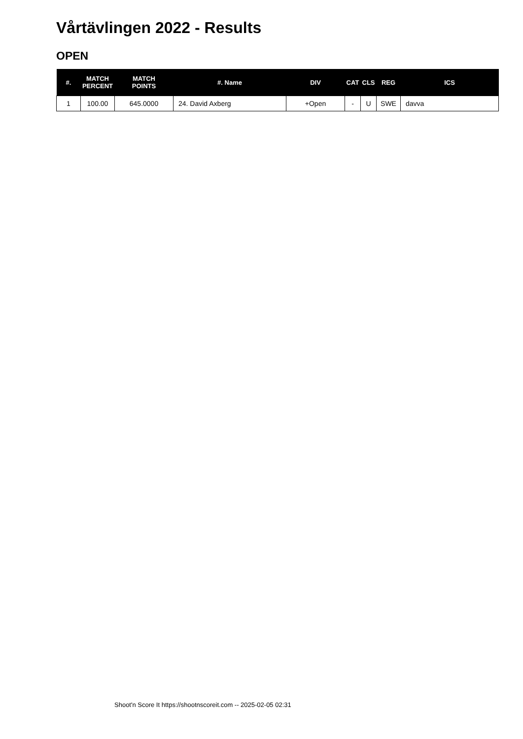Vårtävlingen 2022 - Results
OPEN
| #. | MATCH PERCENT | MATCH POINTS | #. Name | DIV | CAT | CLS | REG | ICS |
| --- | --- | --- | --- | --- | --- | --- | --- | --- |
| 1 | 100.00 | 645.0000 | 24. David Axberg | +Open | - | U | SWE | davva |
Shoot'n Score It https://shootnscoreit.com -- 2025-02-05 02:31